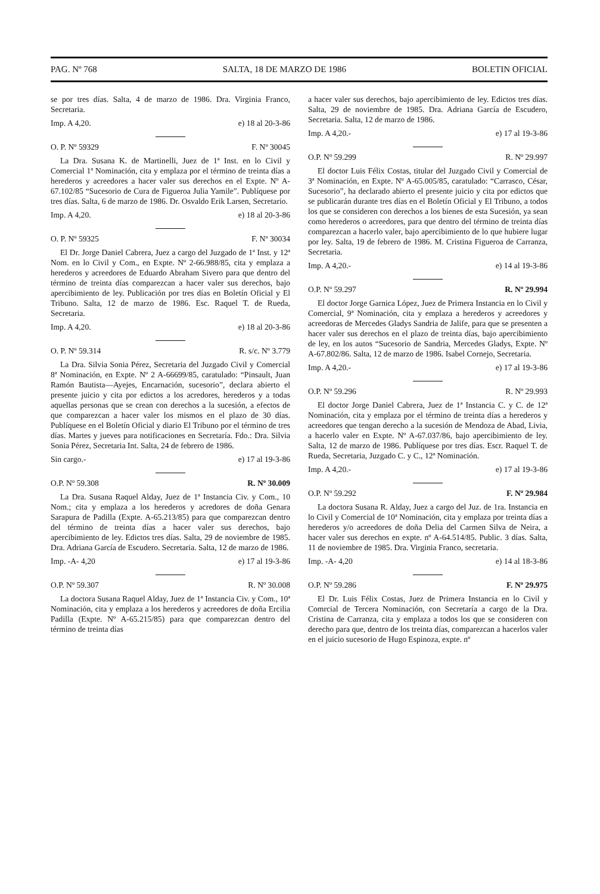PAG. Nº 768 SALTA, 18 DE MARZO DE 1986 BOLETIN OFICIAL
se por tres días. Salta, 4 de marzo de 1986. Dra. Virginia Franco, Secretaria.
Imp. A 4,20. e) 18 al 20-3-86
O. P. Nº 59329 F. Nº 30045
La Dra. Susana K. de Martinelli, Juez de 1ª Inst. en lo Civil y Comercial 1ª Nominación, cita y emplaza por el término de treinta días a herederos y acreedores a hacer valer sus derechos en el Expte. Nº A-67.102/85 “Sucesorio de Cura de Figueroa Julia Yamile”. Publíquese por tres días. Salta, 6 de marzo de 1986. Dr. Osvaldo Erik Larsen, Secretario.
Imp. A 4,20. e) 18 al 20-3-86
O. P. Nº 59325 F. Nº 30034
El Dr. Jorge Daniel Cabrera, Juez a cargo del Juzgado de 1ª Inst. y 12ª Nom. en lo Civil y Com., en Expte. Nº 2-66.988/85, cita y emplaza a herederos y acreedores de Eduardo Abraham Sivero para que dentro del término de treinta días comparezcan a hacer valer sus derechos, bajo apercibimiento de ley. Publicación por tres días en Boletín Oficial y El Tribuno. Salta, 12 de marzo de 1986. Esc. Raquel T. de Rueda, Secretaria.
Imp. A 4,20. e) 18 al 20-3-86
O. P. Nº 59.314 R. s/c. Nº 3.779
La Dra. Silvia Sonia Pérez, Secretaria del Juzgado Civil y Comercial 8ª Nominación, en Expte. Nº 2 A-66699/85, caratulado: “Pinsault, Juan Ramón Bautista—Ayejes, Encarnación, sucesorio”, declara abierto el presente juicio y cita por edictos a los acredores, herederos y a todas aquellas personas que se crean con derechos a la sucesión, a efectos de que comparezcan a hacer valer los mismos en el plazo de 30 días. Publíquese en el Boletín Oficial y diario El Tribuno por el término de tres días. Martes y jueves para notificaciones en Secretaría. Fdo.: Dra. Silvia Sonia Pérez, Secretaria Int. Salta, 24 de febrero de 1986.
Sin cargo.- e) 17 al 19-3-86
O.P. Nº 59.308 R. Nº 30.009
La Dra. Susana Raquel Alday, Juez de 1ª Instancia Civ. y Com., 10 Nom.; cita y emplaza a los herederos y acredores de doña Genara Sarapura de Padilla (Expte. A-65.213/85) para que comparezcan dentro del término de treinta días a hacer valer sus derechos, bajo apercibimiento de ley. Edictos tres días. Salta, 29 de noviembre de 1985. Dra. Adriana García de Escudero. Secretaria. Salta, 12 de marzo de 1986.
Imp. -A- 4,20 e) 17 al 19-3-86
O.P. Nº 59.307 R. Nº 30.008
La doctora Susana Raquel Alday, Juez de 1ª Instancia Civ. y Com., 10ª Nominación, cita y emplaza a los herederos y acreedores de doña Ercilia Padilla (Expte. Nº A-65.215/85) para que comparezcan dentro del término de treinta días
a hacer valer sus derechos, bajo apercibimiento de ley. Edictos tres días. Salta, 29 de noviembre de 1985. Dra. Adriana García de Escudero, Secretaria. Salta, 12 de marzo de 1986.
Imp. A 4,20.- e) 17 al 19-3-86
O.P. Nº 59.299 R. Nº 29.997
El doctor Luis Félix Costas, titular del Juzgado Civil y Comercial de 3ª Nominación, en Expte. Nº A-65.005/85, caratulado: “Carrasco, César, Sucesorio”, ha declarado abierto el presente juicio y cita por edictos que se publicarán durante tres días en el Boletín Oficial y El Tribuno, a todos los que se consideren con derechos a los bienes de esta Sucesión, ya sean como herederos o acreedores, para que dentro del término de treinta días comparezcan a hacerlo valer, bajo apercibimiento de lo que hubiere lugar por ley. Salta, 19 de febrero de 1986. M. Cristina Figueroa de Carranza, Secretaria.
Imp. A 4,20.- e) 14 al 19-3-86
O.P. Nº 59.297 R. Nº 29.994
El doctor Jorge Garnica López, Juez de Primera Instancia en lo Civil y Comercial, 9ª Nominación, cita y emplaza a herederos y acreedores y acreedoras de Mercedes Gladys Sandria de Jalife, para que se presenten a hacer valer sus derechos en el plazo de treinta días, bajo apercibimiento de ley, en los autos “Sucesorio de Sandria, Mercedes Gladys, Expte. Nº A-67.802/86. Salta, 12 de marzo de 1986. Isabel Cornejo, Secretaria.
Imp. A 4,20.- e) 17 al 19-3-86
O.P. Nº 59.296 R. Nº 29.993
El doctor Jorge Daniel Cabrera, Juez de 1ª Instancia C. y C. de 12ª Nominación, cita y emplaza por el término de treinta días a herederos y acreedores que tengan derecho a la sucesión de Mendoza de Abad, Livia, a hacerlo valer en Expte. Nº A-67.037/86, bajo apercibimiento de ley. Salta, 12 de marzo de 1986. Publíquese por tres días. Escr. Raquel T. de Rueda, Secretaria, Juzgado C. y C., 12ª Nominación.
Imp. A 4,20.- e) 17 al 19-3-86
O.P. Nº 59.292 F. Nº 29.984
La doctora Susana R. Alday, Juez a cargo del Juz. de 1ra. Instancia en lo Civil y Comercial de 10ª Nominación, cita y emplaza por treinta días a herederos y/o acreedores de doña Delia del Carmen Silva de Neira, a hacer valer sus derechos en expte. nº A-64.514/85. Public. 3 días. Salta, 11 de noviembre de 1985. Dra. Virginia Franco, secretaria.
Imp. -A- 4,20 e) 14 al 18-3-86
O.P. Nº 59.286 F. Nº 29.975
El Dr. Luis Félix Costas, Juez de Primera Instancia en lo Civil y Comrcial de Tercera Nominación, con Secretaría a cargo de la Dra. Cristina de Carranza, cita y emplaza a todos los que se consideren con derecho para que, dentro de los treinta días, comparezcan a hacerlos valer en el juicio sucesorio de Hugo Espinoza, expte. nº